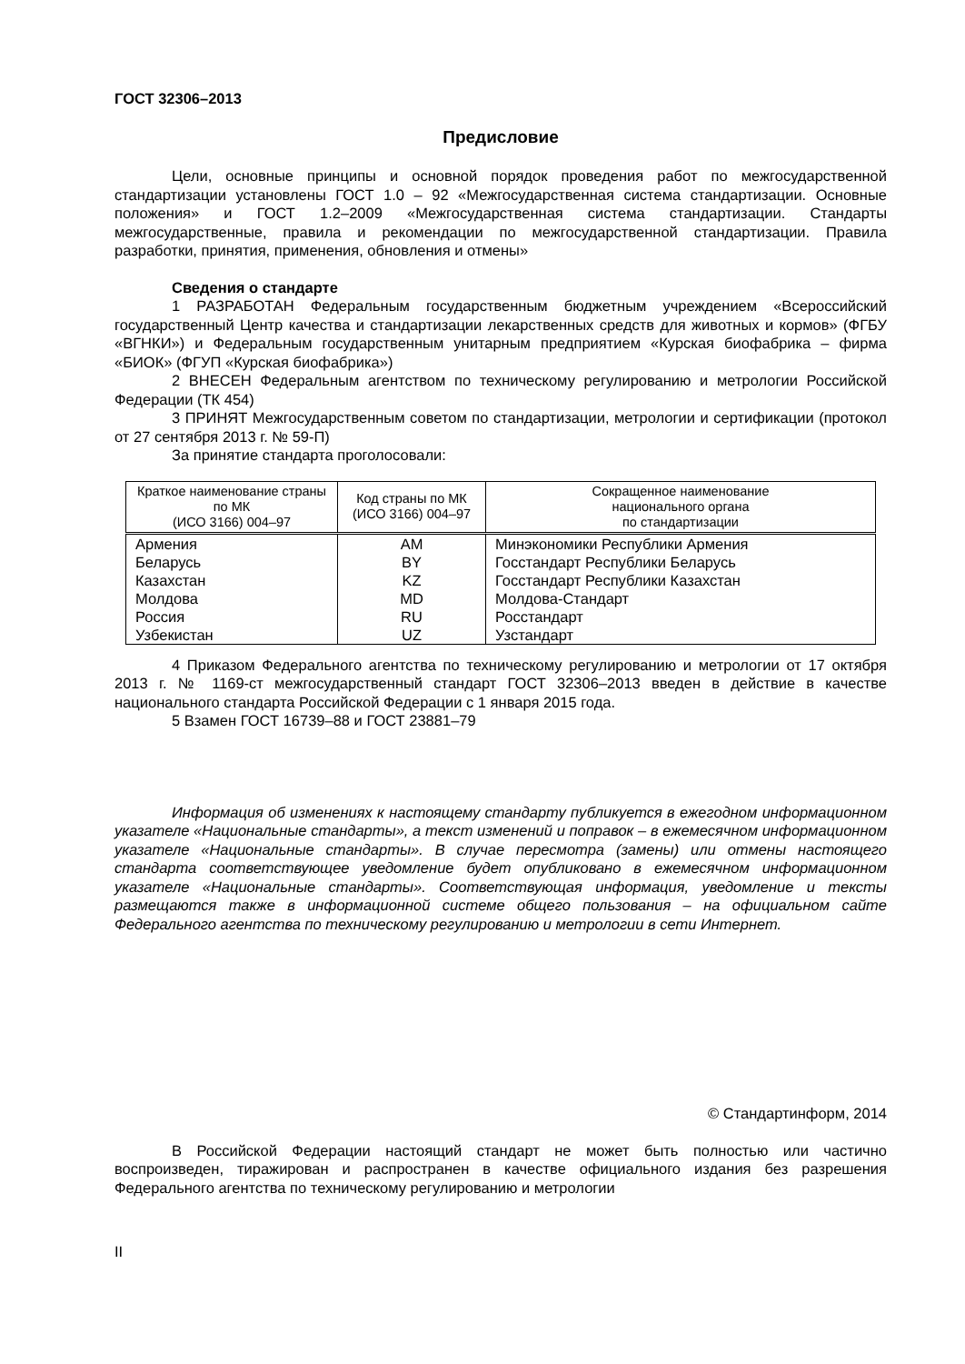ГОСТ 32306–2013
Предисловие
Цели, основные принципы и основной порядок проведения работ по межгосударственной стандартизации установлены ГОСТ 1.0 – 92 «Межгосударственная система стандартизации. Основные положения» и ГОСТ 1.2–2009 «Межгосударственная система стандартизации. Стандарты межгосударственные, правила и рекомендации по межгосударственной стандартизации. Правила разработки, принятия, применения, обновления и отмены»
Сведения о стандарте
1 РАЗРАБОТАН Федеральным государственным бюджетным учреждением «Всероссийский государственный Центр качества и стандартизации лекарственных средств для животных и кормов» (ФГБУ «ВГНКИ») и Федеральным государственным унитарным предприятием «Курская биофабрика – фирма «БИОК» (ФГУП «Курская биофабрика»)
2 ВНЕСЕН Федеральным агентством по техническому регулированию и метрологии Российской Федерации (ТК 454)
3 ПРИНЯТ Межгосударственным советом по стандартизации, метрологии и сертификации (протокол от 27 сентября 2013 г. № 59-П)
За принятие стандарта проголосовали:
| Краткое наименование страны по МК (ИСО 3166) 004–97 | Код страны по МК (ИСО 3166) 004–97 | Сокращенное наименование национального органа по стандартизации |
| --- | --- | --- |
| Армения | AM | Минэкономики Республики Армения |
| Беларусь | BY | Госстандарт Республики Беларусь |
| Казахстан | KZ | Госстандарт Республики Казахстан |
| Молдова | MD | Молдова-Стандарт |
| Россия | RU | Росстандарт |
| Узбекистан | UZ | Узстандарт |
4 Приказом Федерального агентства по техническому регулированию и метрологии от 17 октября 2013 г. № 1169-ст межгосударственный стандарт ГОСТ 32306–2013 введен в действие в качестве национального стандарта Российской Федерации с 1 января 2015 года.
5 Взамен ГОСТ 16739–88 и ГОСТ 23881–79
Информация об изменениях к настоящему стандарту публикуется в ежегодном информационном указателе «Национальные стандарты», а текст изменений и поправок – в ежемесячном информационном указателе «Национальные стандарты». В случае пересмотра (замены) или отмены настоящего стандарта соответствующее уведомление будет опубликовано в ежемесячном информационном указателе «Национальные стандарты». Соответствующая информация, уведомление и тексты размещаются также в информационной системе общего пользования – на официальном сайте Федерального агентства по техническому регулированию и метрологии в сети Интернет.
© Стандартинформ, 2014
В Российской Федерации настоящий стандарт не может быть полностью или частично воспроизведен, тиражирован и распространен в качестве официального издания без разрешения Федерального агентства по техническому регулированию и метрологии
II